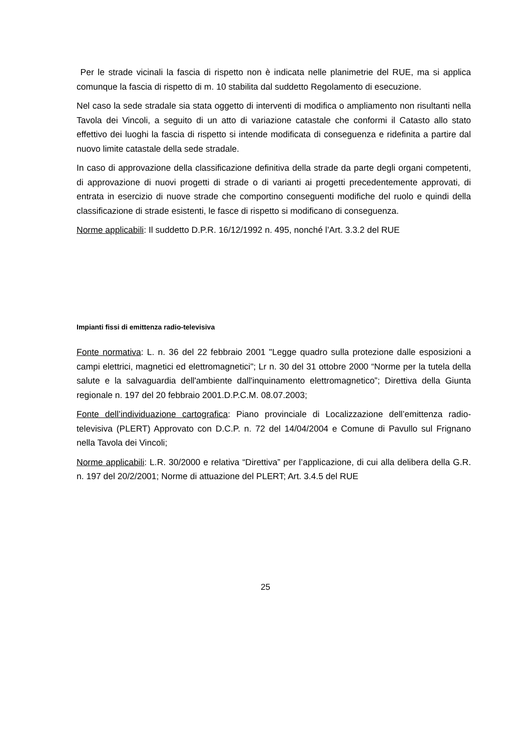Per le strade vicinali la fascia di rispetto non è indicata nelle planimetrie del RUE, ma si applica comunque la fascia di rispetto di m. 10 stabilita dal suddetto Regolamento di esecuzione.
Nel caso la sede stradale sia stata oggetto di interventi di modifica o ampliamento non risultanti nella Tavola dei Vincoli, a seguito di un atto di variazione catastale che conformi il Catasto allo stato effettivo dei luoghi la fascia di rispetto si intende modificata di conseguenza e ridefinita a partire dal nuovo limite catastale della sede stradale.
In caso di approvazione della classificazione definitiva della strade da parte degli organi competenti, di approvazione di nuovi progetti di strade o di varianti ai progetti precedentemente approvati, di entrata in esercizio di nuove strade che comportino conseguenti modifiche del ruolo e quindi della classificazione di strade esistenti, le fasce di rispetto si modificano di conseguenza.
Norme applicabili: Il suddetto D.P.R. 16/12/1992 n. 495, nonché l’Art. 3.3.2 del RUE
Impianti fissi di emittenza radio-televisiva
Fonte normativa: L. n. 36 del 22 febbraio 2001 "Legge quadro sulla protezione dalle esposizioni a campi elettrici, magnetici ed elettromagnetici"; Lr n. 30 del 31 ottobre 2000 “Norme per la tutela della salute e la salvaguardia dell'ambiente dall'inquinamento elettromagnetico”; Direttiva della Giunta regionale n. 197 del 20 febbraio 2001.D.P.C.M. 08.07.2003;
Fonte dell’individuazione cartografica: Piano provinciale di Localizzazione dell’emittenza radio-televisiva (PLERT) Approvato con D.C.P. n. 72 del 14/04/2004 e Comune di Pavullo sul Frignano nella Tavola dei Vincoli;
Norme applicabili: L.R. 30/2000 e relativa “Direttiva” per l’applicazione, di cui alla delibera della G.R. n. 197 del 20/2/2001; Norme di attuazione del PLERT; Art. 3.4.5 del RUE
25